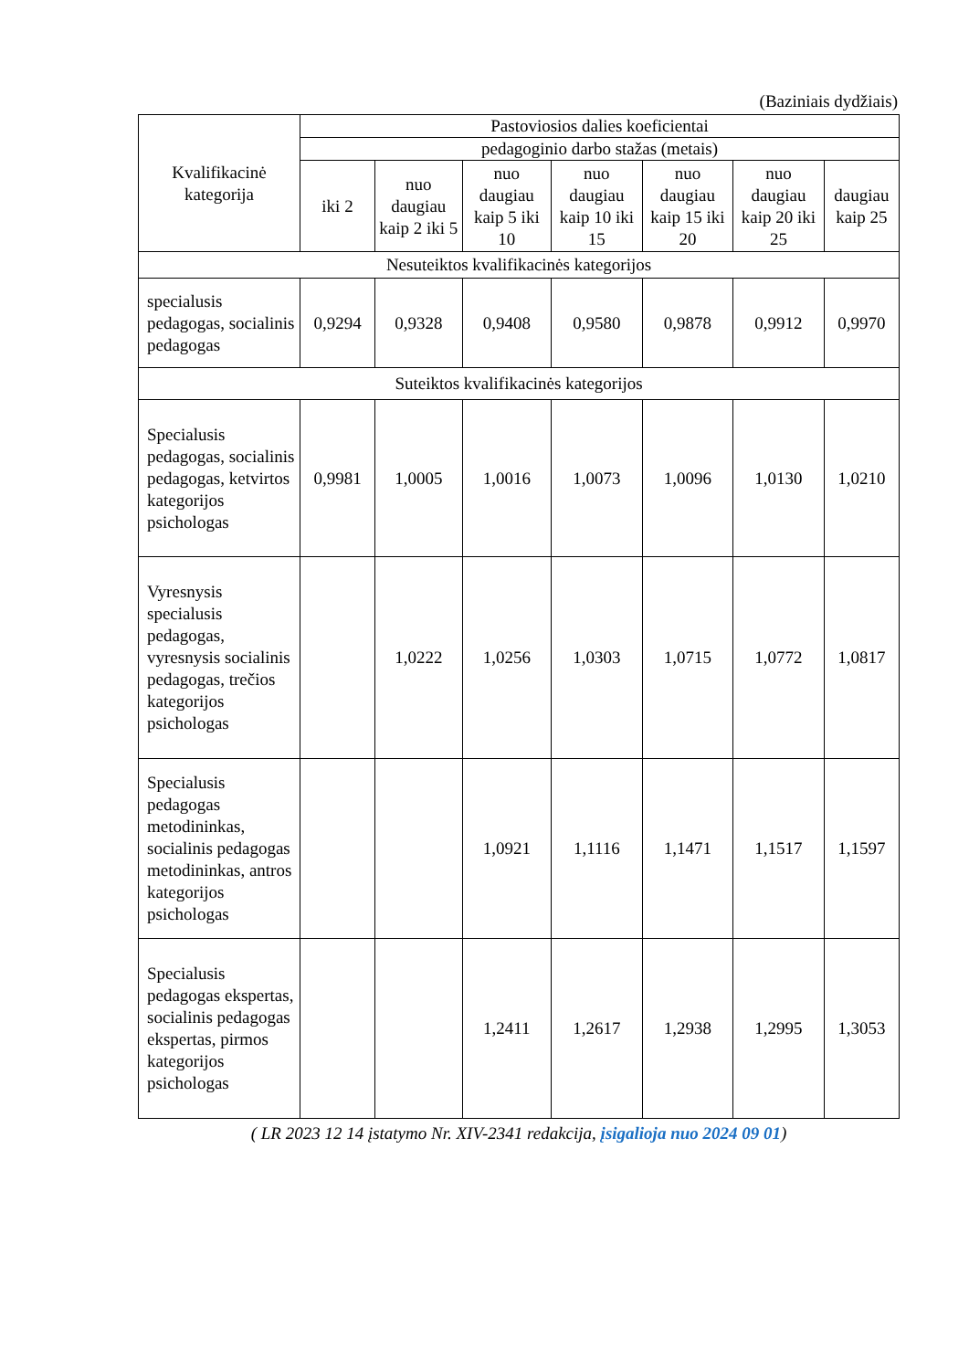(Baziniais dydžiais)
| Kvalifikacinė kategorija | Pastoviosios dalies koeficientai | | | | | | |
| --- | --- | --- | --- | --- | --- | --- | --- |
| | pedagoginio darbo stažas (metais) | | | | | | |
| | iki 2 | nuo daugiau kaip 2 iki 5 | nuo daugiau kaip 5 iki 10 | nuo daugiau kaip 10 iki 15 | nuo daugiau kaip 15 iki 20 | nuo daugiau kaip 20 iki 25 | daugiau kaip 25 |
| Nesuteiktos kvalifikacinės kategorijos | | | | | | | |
| specialusis pedagogas, socialinis pedagogas | 0,9294 | 0,9328 | 0,9408 | 0,9580 | 0,9878 | 0,9912 | 0,9970 |
| Suteiktos kvalifikacinės kategorijos | | | | | | | |
| Specialusis pedagogas, socialinis pedagogas, ketvirtos kategorijos psichologas | 0,9981 | 1,0005 | 1,0016 | 1,0073 | 1,0096 | 1,0130 | 1,0210 |
| Vyresnysis specialusis pedagogas, vyresnysis socialinis pedagogas, trečios kategorijos psichologas | | 1,0222 | 1,0256 | 1,0303 | 1,0715 | 1,0772 | 1,0817 |
| Specialusis pedagogas metodininkas, socialinis pedagogas metodininkas, antros kategorijos psichologas | | | 1,0921 | 1,1116 | 1,1471 | 1,1517 | 1,1597 |
| Specialusis pedagogas ekspertas, socialinis pedagogas ekspertas, pirmos kategorijos psichologas | | | 1,2411 | 1,2617 | 1,2938 | 1,2995 | 1,3053 |
( LR 2023 12 14 įstatymo Nr. XIV-2341 redakcija, įsigalioja nuo 2024 09 01)